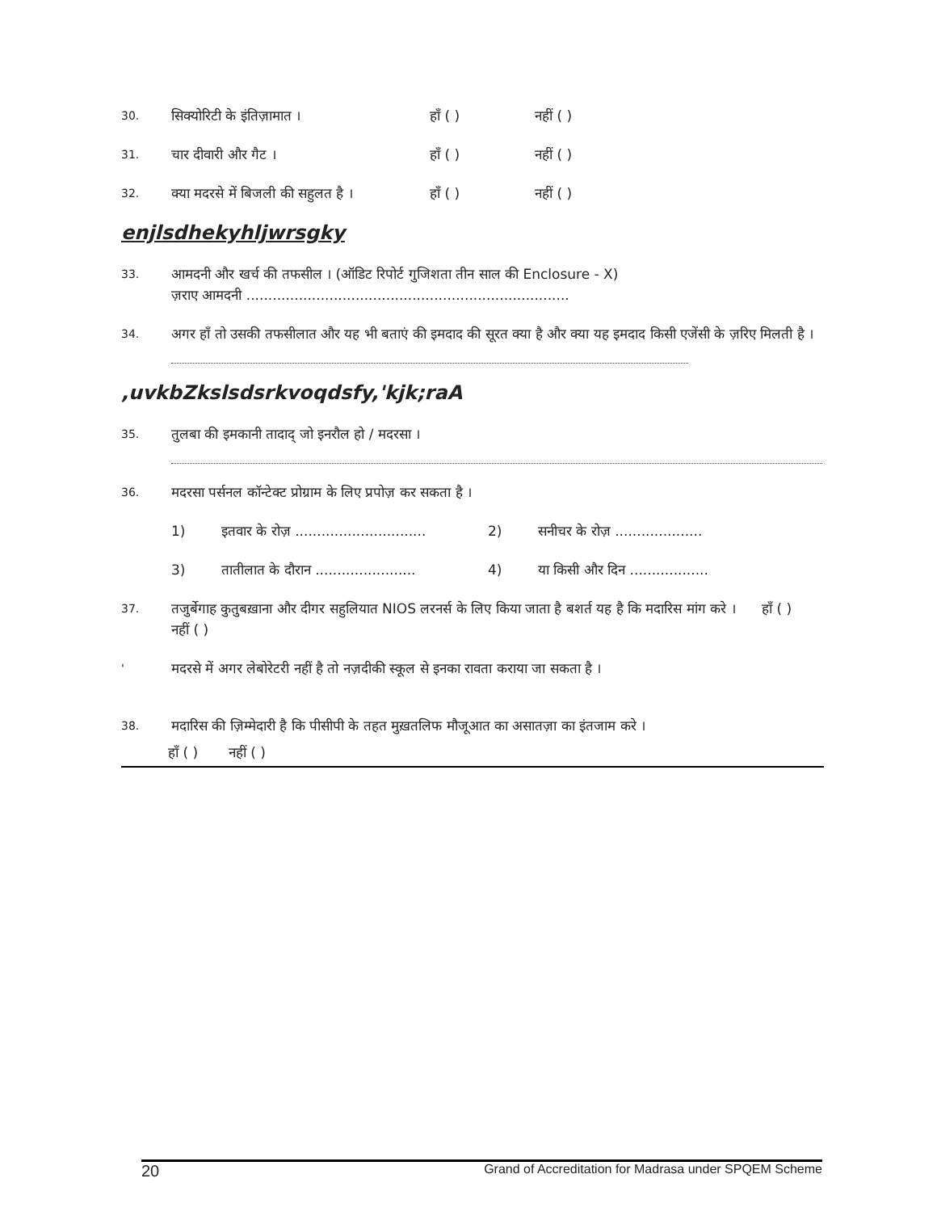30. सिक्योरिटी के इंतिज़ामात । हाँ ( ) नहीं ( )
31. चार दीवारी और गैट । हाँ ( ) नहीं ( )
32. क्या मदरसे में बिजली की सहुलत है । हाँ ( ) नहीं ( )
enjlsdhekyhljwrsgky
33. आमदनी और खर्च की तफसील । (ऑडिट रिपोर्ट गुजिशता तीन साल की Enclosure - X)
ज़राए आमदनी ..........................................................................
34. अगर हाँ तो उसकी तफसीलात और यह भी बताएं की इमदाद की सूरत क्या है और क्या यह इमदाद किसी एजेंसी के ज़रिए मिलती है ।
,uvkbZkslsdsrkvoqdsfy,'kjk;raA
35. तुलबा की इमकानी तादाद् जो इनरौल हो / मदरसा ।
36. मदरसा पर्सनल कॉन्टेक्ट प्रोग्राम के लिए प्रपोज़ कर सकता है ।
1) इतवार के रोज़ .............................. 2) सनीचर के रोज़ ....................
3) तातीलात के दौरान ....................... 4) या किसी और दिन ..................
37. तजुर्बेगाह कुतुबख़ाना और दीगर सहुलियात NIOS लरनर्स के लिए किया जाता है बशर्त यह है कि मदारिस मांग करे । हाँ ( ) नहीं ( )
' मदरसे में अगर लेबोरेटरी नहीं है तो नज़दीकी स्कूल से इनका रावता कराया जा सकता है ।
38. मदारिस की ज़िम्मेदारी है कि पीसीपी के तहत मुख़तलिफ मौजूआत का असातज़ा का इंतजाम करे ।
हाँ ( ) नहीं ( )
20 Grand of Accreditation for Madrasa under SPQEM Scheme